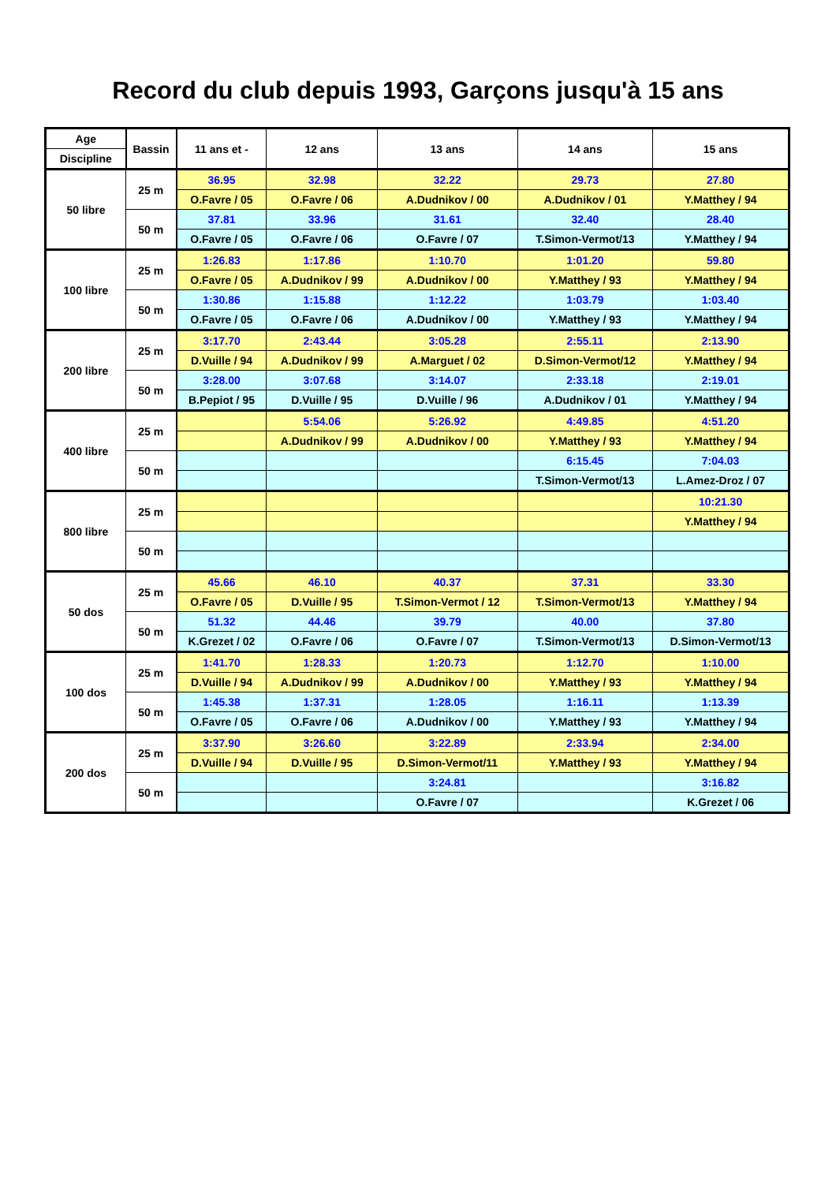Record du club depuis 1993, Garçons jusqu'à 15 ans
| Age | Bassin | 11 ans et - | 12 ans | 13 ans | 14 ans | 15 ans |
| --- | --- | --- | --- | --- | --- | --- |
| Discipline | | | | | | |
| 50 libre | 25 m | 36.95 | 32.98 | 32.22 | 29.73 | 27.80 |
| | | O.Favre / 05 | O.Favre / 06 | A.Dudnikov / 00 | A.Dudnikov / 01 | Y.Matthey / 94 |
| | 50 m | 37.81 | 33.96 | 31.61 | 32.40 | 28.40 |
| | | O.Favre / 05 | O.Favre / 06 | O.Favre / 07 | T.Simon-Vermot/13 | Y.Matthey / 94 |
| 100 libre | 25 m | 1:26.83 | 1:17.86 | 1:10.70 | 1:01.20 | 59.80 |
| | | O.Favre / 05 | A.Dudnikov / 99 | A.Dudnikov / 00 | Y.Matthey / 93 | Y.Matthey / 94 |
| | 50 m | 1:30.86 | 1:15.88 | 1:12.22 | 1:03.79 | 1:03.40 |
| | | O.Favre / 05 | O.Favre / 06 | A.Dudnikov / 00 | Y.Matthey / 93 | Y.Matthey / 94 |
| 200 libre | 25 m | 3:17.70 | 2:43.44 | 3:05.28 | 2:55.11 | 2:13.90 |
| | | D.Vuille / 94 | A.Dudnikov / 99 | A.Marguet / 02 | D.Simon-Vermot/12 | Y.Matthey / 94 |
| | 50 m | 3:28.00 | 3:07.68 | 3:14.07 | 2:33.18 | 2:19.01 |
| | | B.Pepiot / 95 | D.Vuille / 95 | D.Vuille / 96 | A.Dudnikov / 01 | Y.Matthey / 94 |
| 400 libre | 25 m | | 5:54.06 | 5:26.92 | 4:49.85 | 4:51.20 |
| | | | A.Dudnikov / 99 | A.Dudnikov / 00 | Y.Matthey / 93 | Y.Matthey / 94 |
| | 50 m | | | | 6:15.45 | 7:04.03 |
| | | | | | T.Simon-Vermot/13 | L.Amez-Droz / 07 |
| 800 libre | 25 m | | | | | 10:21.30 |
| | | | | | | Y.Matthey / 94 |
| | 50 m | | | | | |
| 50 dos | 25 m | 45.66 | 46.10 | 40.37 | 37.31 | 33.30 |
| | | O.Favre / 05 | D.Vuille / 95 | T.Simon-Vermot / 12 | T.Simon-Vermot/13 | Y.Matthey / 94 |
| | 50 m | 51.32 | 44.46 | 39.79 | 40.00 | 37.80 |
| | | K.Grezet / 02 | O.Favre / 06 | O.Favre / 07 | T.Simon-Vermot/13 | D.Simon-Vermot/13 |
| 100 dos | 25 m | 1:41.70 | 1:28.33 | 1:20.73 | 1:12.70 | 1:10.00 |
| | | D.Vuille / 94 | A.Dudnikov / 99 | A.Dudnikov / 00 | Y.Matthey / 93 | Y.Matthey / 94 |
| | 50 m | 1:45.38 | 1:37.31 | 1:28.05 | 1:16.11 | 1:13.39 |
| | | O.Favre / 05 | O.Favre / 06 | A.Dudnikov / 00 | Y.Matthey / 93 | Y.Matthey / 94 |
| 200 dos | 25 m | 3:37.90 | 3:26.60 | 3:22.89 | 2:33.94 | 2:34.00 |
| | | D.Vuille / 94 | D.Vuille / 95 | D.Simon-Vermot/11 | Y.Matthey / 93 | Y.Matthey / 94 |
| | 50 m | | | 3:24.81 | | 3:16.82 |
| | | | | O.Favre / 07 | | K.Grezet / 06 |